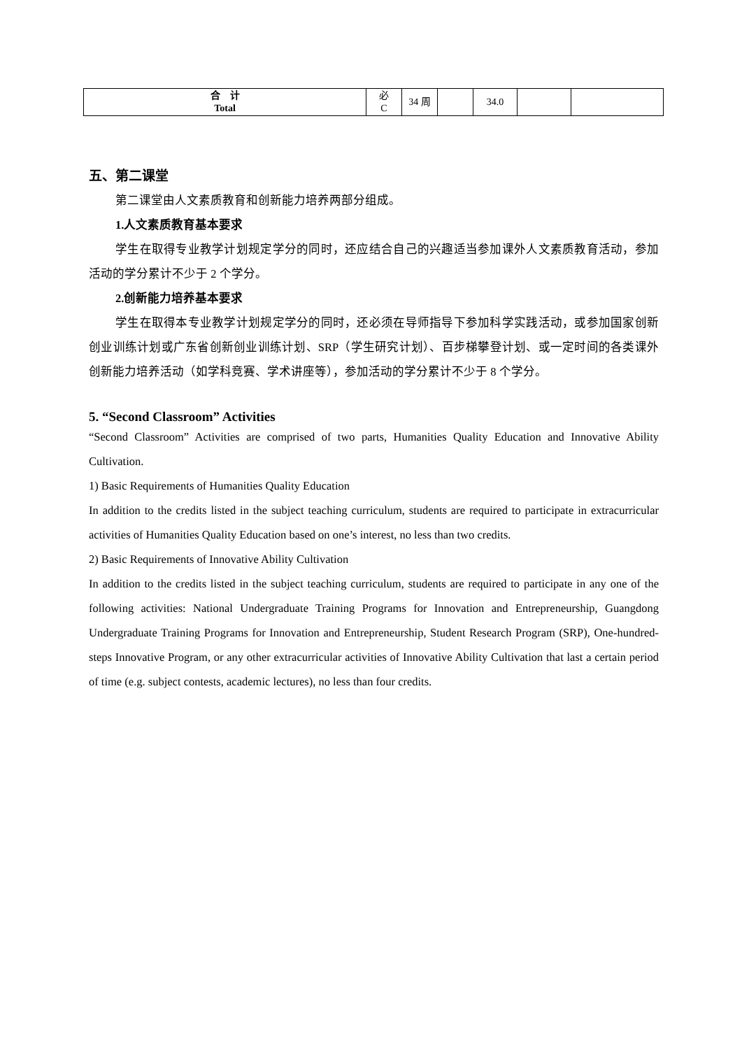| 合 计 Total | 必 C | 34 周 | | 34.0 | | |
五、第二课堂
第二课堂由人文素质教育和创新能力培养两部分组成。
1.人文素质教育基本要求
学生在取得专业教学计划规定学分的同时，还应结合自己的兴趣适当参加课外人文素质教育活动，参加活动的学分累计不少于 2 个学分。
2.创新能力培养基本要求
学生在取得本专业教学计划规定学分的同时，还必须在导师指导下参加科学实践活动，或参加国家创新创业训练计划或广东省创新创业训练计划、SRP（学生研究计划）、百步梯攀登计划、或一定时间的各类课外创新能力培养活动（如学科竞赛、学术讲座等），参加活动的学分累计不少于 8 个学分。
5. “Second Classroom” Activities
“Second Classroom” Activities are comprised of two parts, Humanities Quality Education and Innovative Ability Cultivation.
1) Basic Requirements of Humanities Quality Education
In addition to the credits listed in the subject teaching curriculum, students are required to participate in extracurricular activities of Humanities Quality Education based on one’s interest, no less than two credits.
2) Basic Requirements of Innovative Ability Cultivation
In addition to the credits listed in the subject teaching curriculum, students are required to participate in any one of the following activities: National Undergraduate Training Programs for Innovation and Entrepreneurship, Guangdong Undergraduate Training Programs for Innovation and Entrepreneurship, Student Research Program (SRP), One-hundred-steps Innovative Program, or any other extracurricular activities of Innovative Ability Cultivation that last a certain period of time (e.g. subject contests, academic lectures), no less than four credits.